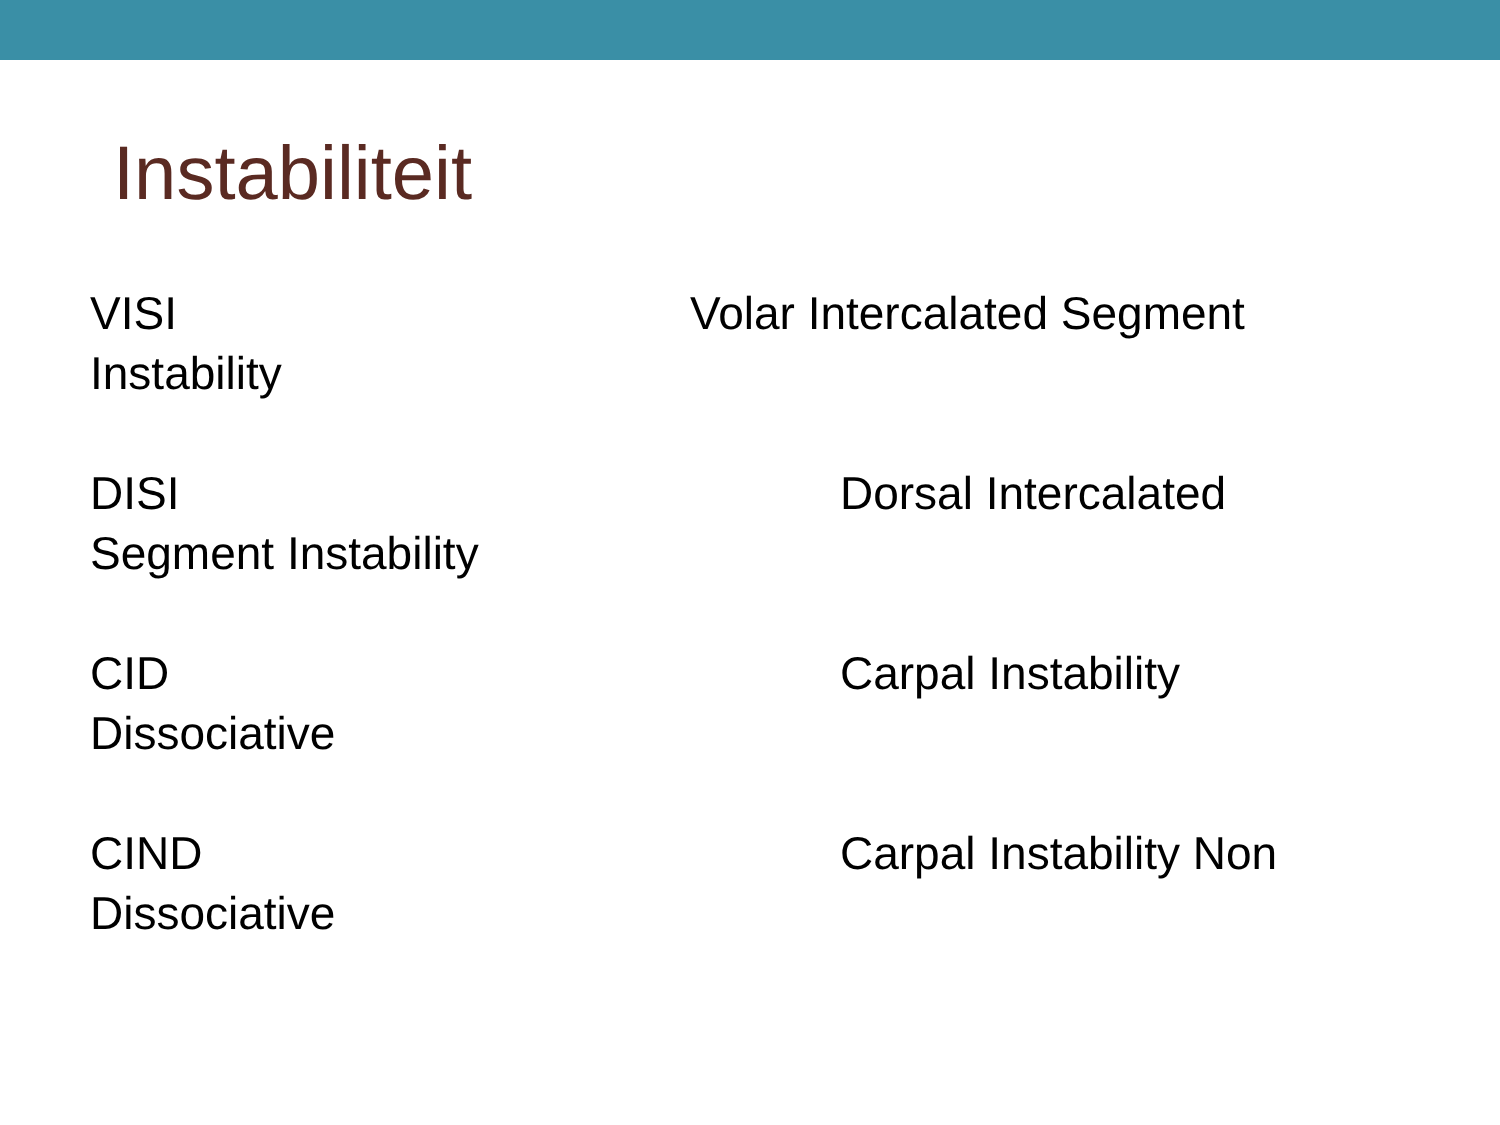Instabiliteit
VISI Volar Intercalated Segment
Instability
DISI Dorsal Intercalated
Segment Instability
CID Carpal Instability
Dissociative
CIND Carpal Instability Non
Dissociative